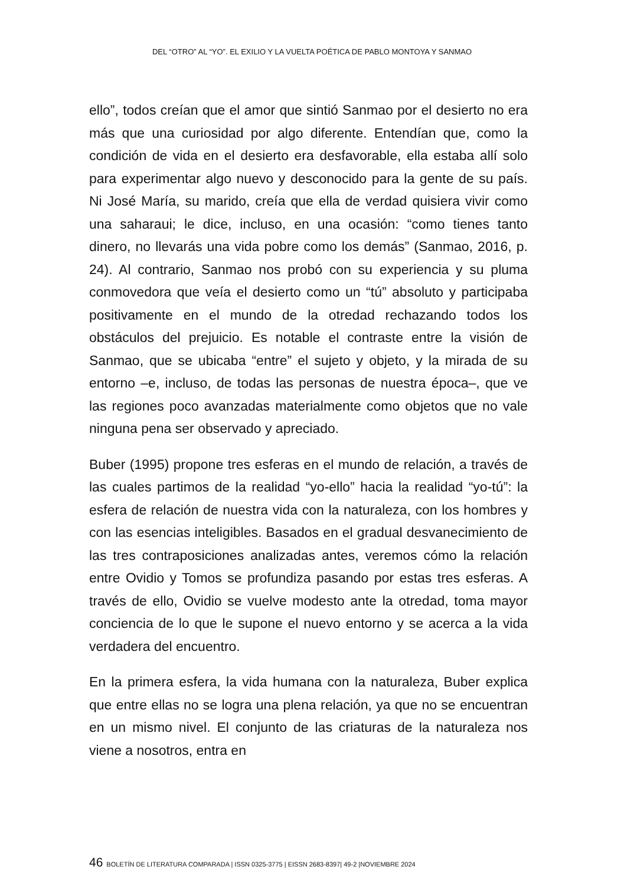DEL “OTRO” AL “YO”. EL EXILIO Y LA VUELTA POÉTICA DE PABLO MONTOYA Y SANMAO
ello”, todos creían que el amor que sintió Sanmao por el desierto no era más que una curiosidad por algo diferente. Entendían que, como la condición de vida en el desierto era desfavorable, ella estaba allí solo para experimentar algo nuevo y desconocido para la gente de su país. Ni José María, su marido, creía que ella de verdad quisiera vivir como una saharaui; le dice, incluso, en una ocasión: “como tienes tanto dinero, no llevarás una vida pobre como los demás” (Sanmao, 2016, p. 24). Al contrario, Sanmao nos probó con su experiencia y su pluma conmovedora que veía el desierto como un “tú” absoluto y participaba positivamente en el mundo de la otredad rechazando todos los obstáculos del prejuicio. Es notable el contraste entre la visión de Sanmao, que se ubicaba “entre” el sujeto y objeto, y la mirada de su entorno –e, incluso, de todas las personas de nuestra época–, que ve las regiones poco avanzadas materialmente como objetos que no vale ninguna pena ser observado y apreciado.
Buber (1995) propone tres esferas en el mundo de relación, a través de las cuales partimos de la realidad “yo-ello” hacia la realidad “yo-tú”: la esfera de relación de nuestra vida con la naturaleza, con los hombres y con las esencias inteligibles. Basados en el gradual desvanecimiento de las tres contraposiciones analizadas antes, veremos cómo la relación entre Ovidio y Tomos se profundiza pasando por estas tres esferas. A través de ello, Ovidio se vuelve modesto ante la otredad, toma mayor conciencia de lo que le supone el nuevo entorno y se acerca a la vida verdadera del encuentro.
En la primera esfera, la vida humana con la naturaleza, Buber explica que entre ellas no se logra una plena relación, ya que no se encuentran en un mismo nivel. El conjunto de las criaturas de la naturaleza nos viene a nosotros, entra en
46 BOLETÍN DE LITERATURA COMPARADA | ISSN 0325-3775 | EISSN 2683-8397| 49-2 |NOVIEMBRE 2024